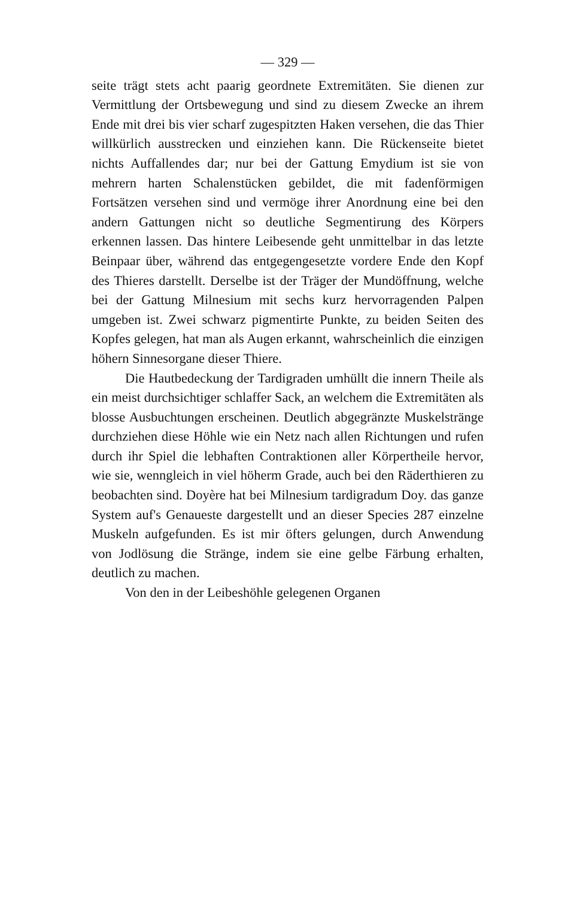— 329 —
seite trägt stets acht paarig geordnete Extremitäten. Sie dienen zur Vermittlung der Ortsbewegung und sind zu diesem Zwecke an ihrem Ende mit drei bis vier scharf zugespitzten Haken versehen, die das Thier willkürlich ausstrecken und einziehen kann. Die Rückenseite bietet nichts Auffallendes dar; nur bei der Gattung Emydium ist sie von mehrern harten Schalenstücken gebildet, die mit fadenförmigen Fortsätzen versehen sind und vermöge ihrer Anordnung eine bei den andern Gattungen nicht so deutliche Segmentirung des Körpers erkennen lassen. Das hintere Leibesende geht unmittelbar in das letzte Beinpaar über, während das entgegengesetzte vordere Ende den Kopf des Thieres darstellt. Derselbe ist der Träger der Mundöffnung, welche bei der Gattung Milnesium mit sechs kurz hervorragenden Palpen umgeben ist. Zwei schwarz pigmentirte Punkte, zu beiden Seiten des Kopfes gelegen, hat man als Augen erkannt, wahrscheinlich die einzigen höhern Sinnesorgane dieser Thiere.
Die Hautbedeckung der Tardigraden umhüllt die innern Theile als ein meist durchsichtiger schlaffer Sack, an welchem die Extremitäten als blosse Ausbuchtungen erscheinen. Deutlich abgegränzte Muskelstränge durchziehen diese Höhle wie ein Netz nach allen Richtungen und rufen durch ihr Spiel die lebhaften Contraktionen aller Körpertheile hervor, wie sie, wenngleich in viel höherm Grade, auch bei den Räderthieren zu beobachten sind. Doyère hat bei Milnesium tardigradum Doy. das ganze System auf's Genaueste dargestellt und an dieser Species 287 einzelne Muskeln aufgefunden. Es ist mir öfters gelungen, durch Anwendung von Jodlösung die Stränge, indem sie eine gelbe Färbung erhalten, deutlich zu machen.
Von den in der Leibeshöhle gelegenen Organen